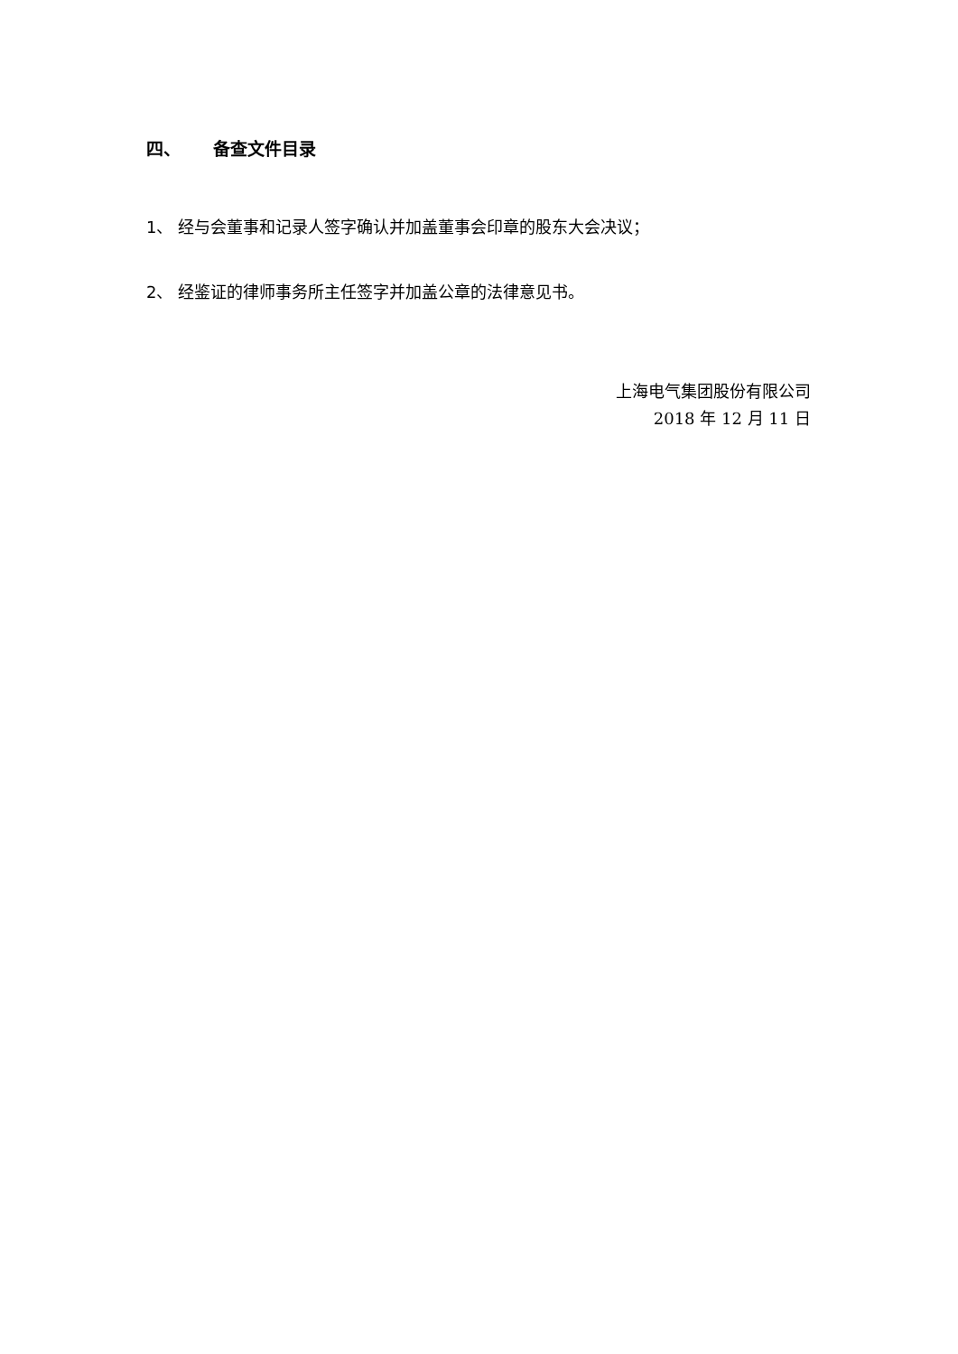四、 备查文件目录
1、 经与会董事和记录人签字确认并加盖董事会印章的股东大会决议；
2、 经鉴证的律师事务所主任签字并加盖公章的法律意见书。
上海电气集团股份有限公司
2018 年 12 月 11 日